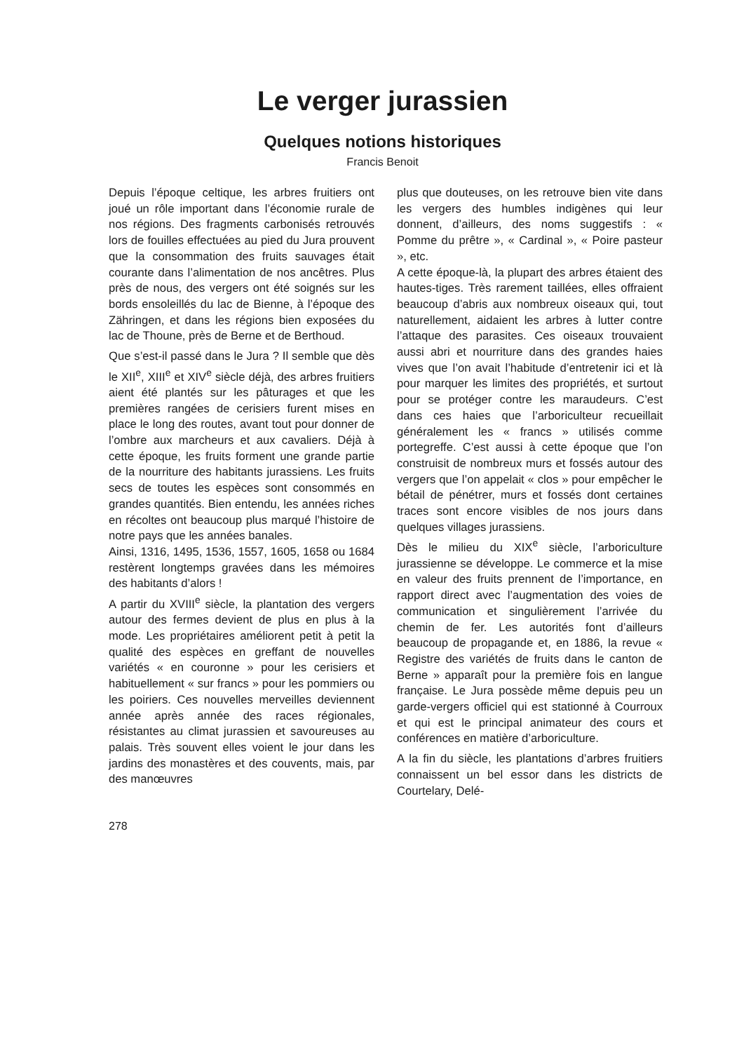Le verger jurassien
Quelques notions historiques
Francis Benoit
Depuis l’époque celtique, les arbres fruitiers ont joué un rôle important dans l’économie rurale de nos régions. Des fragments carbonisés retrouvés lors de fouilles effectuées au pied du Jura prouvent que la consommation des fruits sauvages était courante dans l’alimentation de nos ancêtres. Plus près de nous, des vergers ont été soignés sur les bords ensoleillés du lac de Bienne, à l’époque des Zähringen, et dans les régions bien exposées du lac de Thoune, près de Berne et de Berthoud.
Que s’est-il passé dans le Jura ? Il semble que dès le XII<sup>e</sup>, XIII<sup>e</sup> et XIV<sup>e</sup> siècle déjà, des arbres fruitiers aient été plantés sur les pâturages et que les premières rangées de cerisiers furent mises en place le long des routes, avant tout pour donner de l’ombre aux marcheurs et aux cavaliers. Déjà à cette époque, les fruits forment une grande partie de la nourriture des habitants jurassiens. Les fruits secs de toutes les espèces sont consommés en grandes quantités. Bien entendu, les années riches en récoltes ont beaucoup plus marqué l’histoire de notre pays que les années banales.
Ainsi, 1316, 1495, 1536, 1557, 1605, 1658 ou 1684 restèrent longtemps gravées dans les mémoires des habitants d’alors !
A partir du XVIII<sup>e</sup> siècle, la plantation des vergers autour des fermes devient de plus en plus à la mode. Les propriétaires améliorent petit à petit la qualité des espèces en greffant de nouvelles variétés « en couronne » pour les cerisiers et habituellement « sur francs » pour les pommiers ou les poiriers. Ces nouvelles merveilles deviennent année après année des races régionales, résistantes au climat jurassien et savoureuses au palais. Très souvent elles voient le jour dans les jardins des monastères et des couvents, mais, par des manœuvres
plus que douteuses, on les retrouve bien vite dans les vergers des humbles indigènes qui leur donnent, d’ailleurs, des noms suggestifs : « Pomme du prêtre », « Cardinal », « Poire pasteur », etc.
A cette époque-là, la plupart des arbres étaient des hautes-tiges. Très rarement taillées, elles offraient beaucoup d’abris aux nombreux oiseaux qui, tout naturellement, aidaient les arbres à lutter contre l’attaque des parasites. Ces oiseaux trouvaient aussi abri et nourriture dans des grandes haies vives que l’on avait l’habitude d’entretenir ici et là pour marquer les limites des propriétés, et surtout pour se protéger contre les maraudeurs. C’est dans ces haies que l’arboriculteur recueillait généralement les « francs » utilisés comme portegreffe. C’est aussi à cette époque que l’on construisit de nombreux murs et fossés autour des vergers que l’on appelait « clos » pour empêcher le bétail de pénétrer, murs et fossés dont certaines traces sont encore visibles de nos jours dans quelques villages jurassiens.
Dès le milieu du XIX<sup>e</sup> siècle, l’arboriculture jurassienne se développe. Le commerce et la mise en valeur des fruits prennent de l’importance, en rapport direct avec l’augmentation des voies de communication et singulièrement l’arrivée du chemin de fer. Les autorités font d’ailleurs beaucoup de propagande et, en 1886, la revue « Registre des variétés de fruits dans le canton de Berne » apparaît pour la première fois en langue française. Le Jura possède même depuis peu un garde-vergers officiel qui est stationné à Courroux et qui est le principal animateur des cours et conférences en matière d’arboriculture.
A la fin du siècle, les plantations d’arbres fruitiers connaissent un bel essor dans les districts de Courtelary, Delé-
278